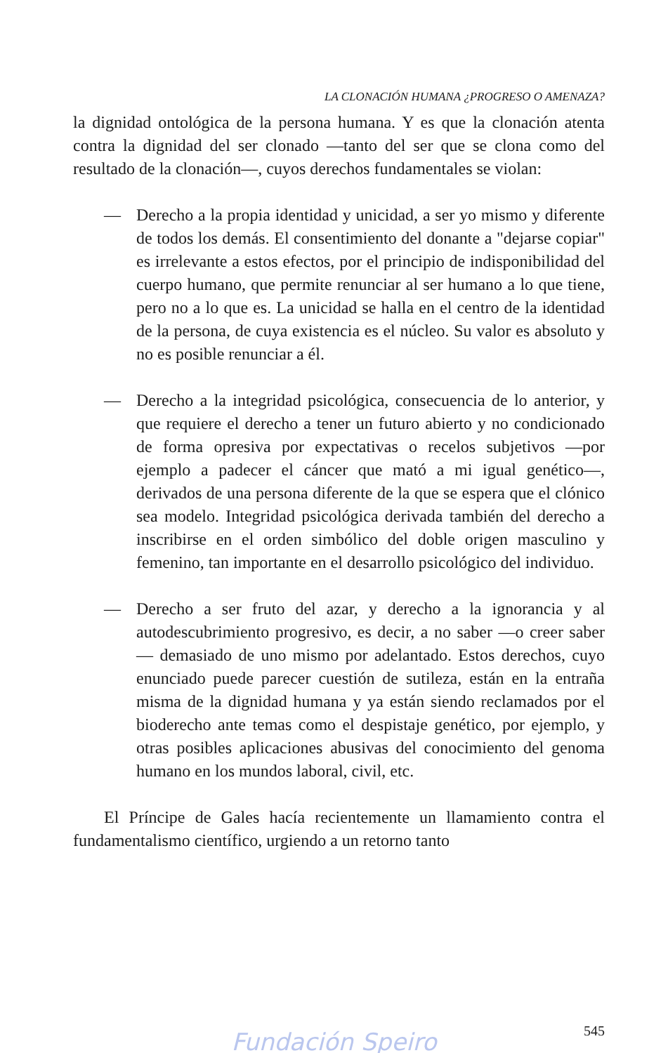LA CLONACIÓN HUMANA ¿PROGRESO O AMENAZA?
la dignidad ontológica de la persona humana. Y es que la clonación atenta contra la dignidad del ser clonado —tanto del ser que se clona como del resultado de la clonación—, cuyos derechos fundamentales se violan:
— Derecho a la propia identidad y unicidad, a ser yo mismo y diferente de todos los demás. El consentimiento del donante a "dejarse copiar" es irrelevante a estos efectos, por el principio de indisponibilidad del cuerpo humano, que permite renunciar al ser humano a lo que tiene, pero no a lo que es. La unicidad se halla en el centro de la identidad de la persona, de cuya existencia es el núcleo. Su valor es absoluto y no es posible renunciar a él.
— Derecho a la integridad psicológica, consecuencia de lo anterior, y que requiere el derecho a tener un futuro abierto y no condicionado de forma opresiva por expectativas o recelos subjetivos —por ejemplo a padecer el cáncer que mató a mi igual genético—, derivados de una persona diferente de la que se espera que el clónico sea modelo. Integridad psicológica derivada también del derecho a inscribirse en el orden simbólico del doble origen masculino y femenino, tan importante en el desarrollo psicológico del individuo.
— Derecho a ser fruto del azar, y derecho a la ignorancia y al autodescubrimiento progresivo, es decir, a no saber —o creer saber— demasiado de uno mismo por adelantado. Estos derechos, cuyo enunciado puede parecer cuestión de sutileza, están en la entraña misma de la dignidad humana y ya están siendo reclamados por el bioderecho ante temas como el despistaje genético, por ejemplo, y otras posibles aplicaciones abusivas del conocimiento del genoma humano en los mundos laboral, civil, etc.
El Príncipe de Gales hacía recientemente un llamamiento contra el fundamentalismo científico, urgiendo a un retorno tanto
545
Fundación Speiro